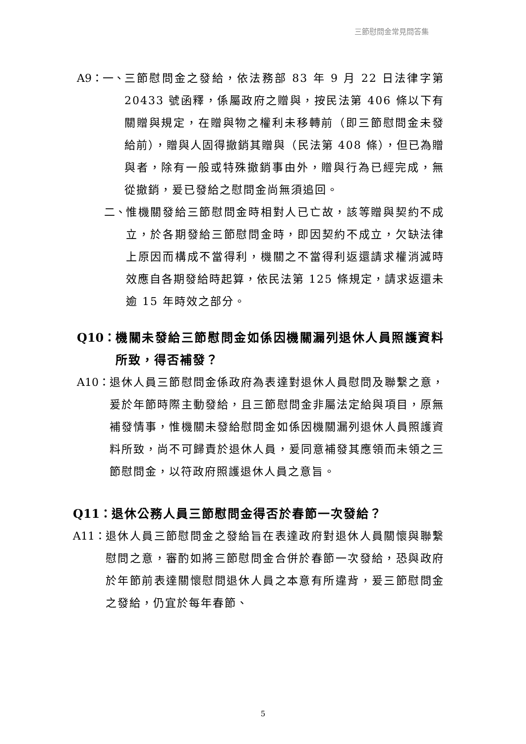三節慰問金常見問答集
A9：一、 三節慰問金之發給，依法務部 83 年 9 月 22 日法律字第 20433 號函釋，係屬政府之贈與，按民法第 406 條以下有關贈與規定，在贈與物之權利未移轉前（即三節慰問金未發給前），贈與人固得撤銷其贈與（民法第 408 條），但已為贈與者，除有一般或特殊撤銷事由外，贈與行為已經完成，無從撤銷，爰已發給之慰問金尚無須追回。
二、 惟機關發給三節慰問金時相對人已亡故，該等贈與契約不成立，於各期發給三節慰問金時，即因契約不成立，欠缺法律上原因而構成不當得利，機關之不當得利返還請求權消滅時效應自各期發給時起算，依民法第 125 條規定，請求返還未逾 15 年時效之部分。
Q10： 機關未發給三節慰問金如係因機關漏列退休人員照護資料所致，得否補發？
A10： 退休人員三節慰問金係政府為表達對退休人員慰問及聯繫之意，爰於年節時際主動發給，且三節慰問金非屬法定給與項目，原無補發情事，惟機關未發給慰問金如係因機關漏列退休人員照護資料所致，尚不可歸責於退休人員，爰同意補發其應領而未領之三節慰問金，以符政府照護退休人員之意旨。
Q11： 退休公務人員三節慰問金得否於春節一次發給？
A11： 退休人員三節慰問金之發給旨在表達政府對退休人員關懷與聯繫慰問之意，審酌如將三節慰問金合併於春節一次發給，恐與政府於年節前表達關懷慰問退休人員之本意有所違背，爰三節慰問金之發給，仍宜於每年春節、
5